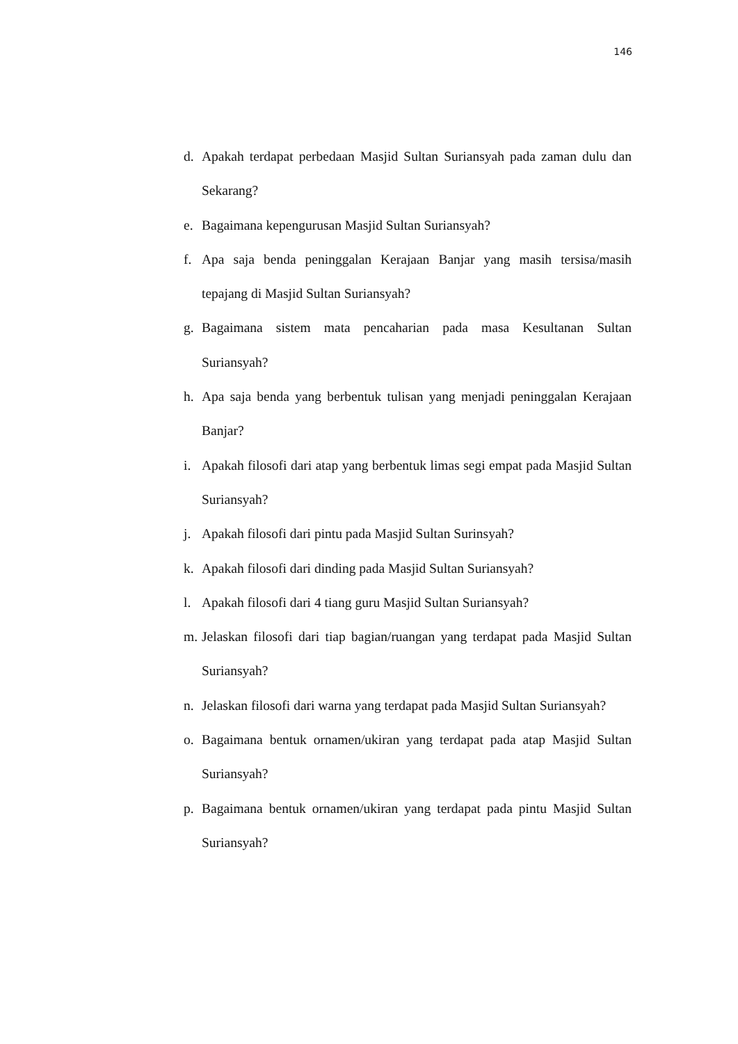146
d. Apakah terdapat perbedaan Masjid Sultan Suriansyah pada zaman dulu dan Sekarang?
e. Bagaimana kepengurusan Masjid Sultan Suriansyah?
f. Apa saja benda peninggalan Kerajaan Banjar yang masih tersisa/masih tepajang di Masjid Sultan Suriansyah?
g. Bagaimana sistem mata pencaharian pada masa Kesultanan Sultan Suriansyah?
h. Apa saja benda yang berbentuk tulisan yang menjadi peninggalan Kerajaan Banjar?
i. Apakah filosofi dari atap yang berbentuk limas segi empat pada Masjid Sultan Suriansyah?
j. Apakah filosofi dari pintu pada Masjid Sultan Surinsyah?
k. Apakah filosofi dari dinding pada Masjid Sultan Suriansyah?
l. Apakah filosofi dari 4 tiang guru Masjid Sultan Suriansyah?
m. Jelaskan filosofi dari tiap bagian/ruangan yang terdapat pada Masjid Sultan Suriansyah?
n. Jelaskan filosofi dari warna yang terdapat pada Masjid Sultan Suriansyah?
o. Bagaimana bentuk ornamen/ukiran yang terdapat pada atap Masjid Sultan Suriansyah?
p. Bagaimana bentuk ornamen/ukiran yang terdapat pada pintu Masjid Sultan Suriansyah?